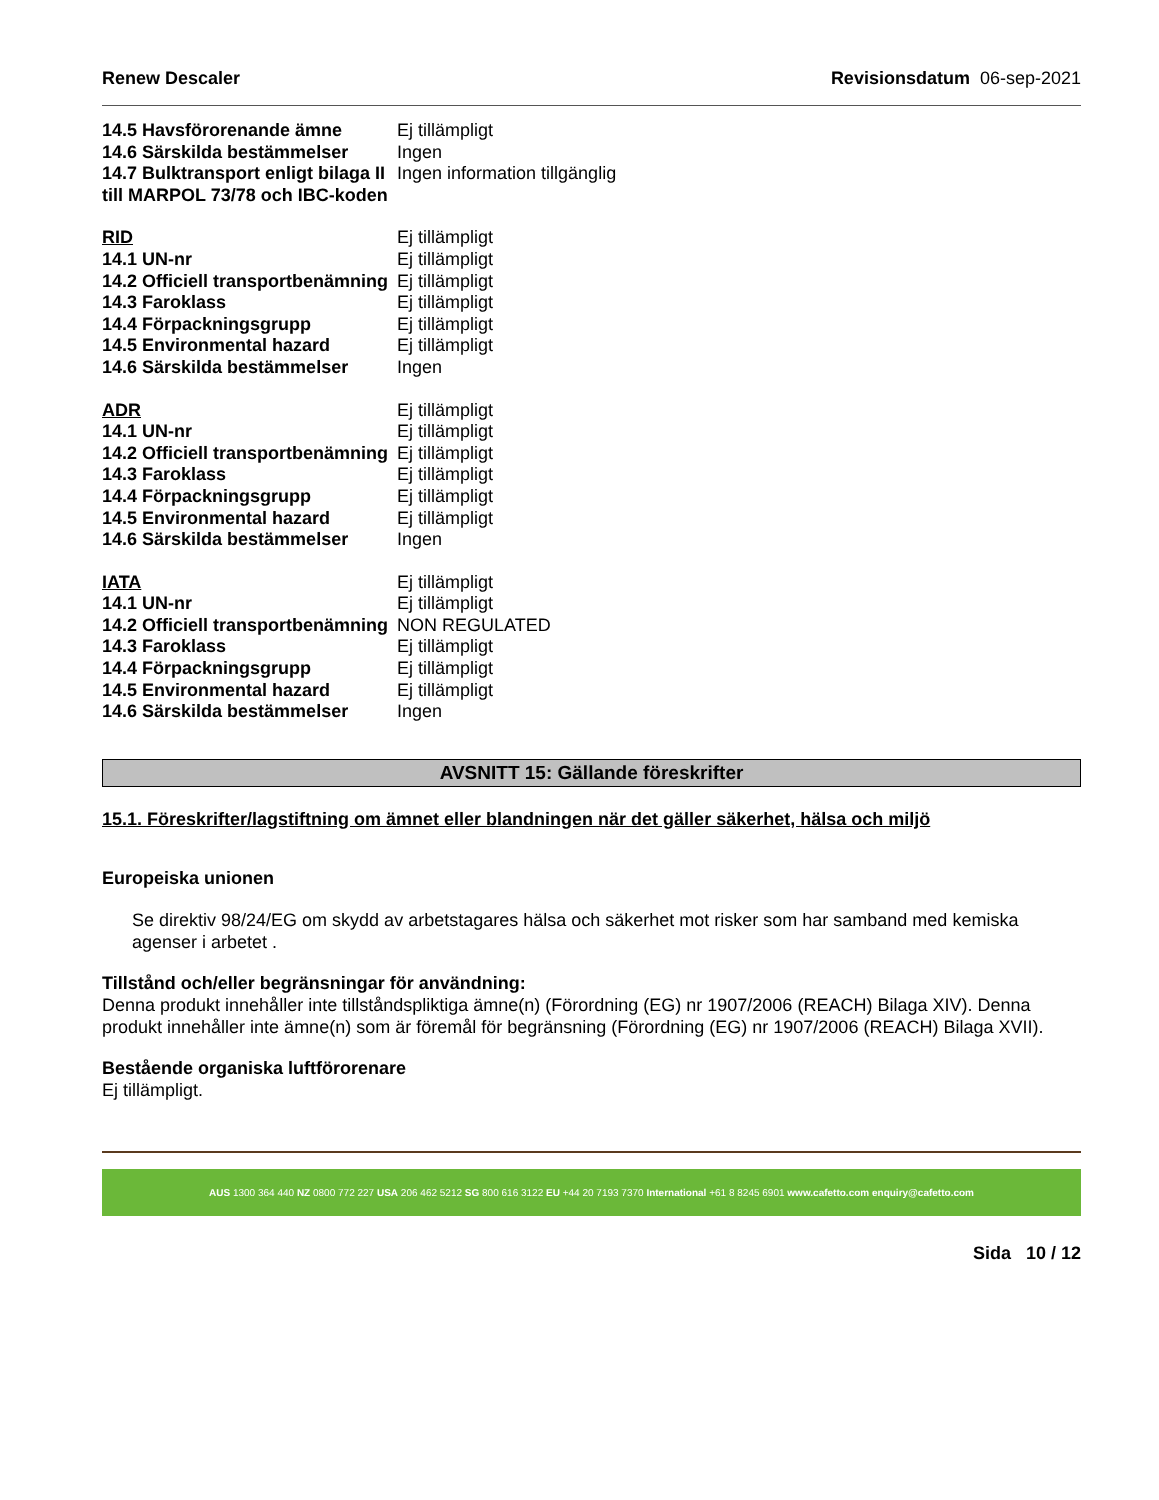Renew Descaler Revisionsdatum 06-sep-2021
| 14.5 Havsförorenande ämne | Ej tillämpligt |
| 14.6 Särskilda bestämmelser | Ingen |
| 14.7 Bulktransport enligt bilaga II till MARPOL 73/78 och IBC-koden | Ingen information tillgänglig |
| RID | Ej tillämpligt |
| 14.1 UN-nr | Ej tillämpligt |
| 14.2 Officiell transportbenämning | Ej tillämpligt |
| 14.3 Faroklass | Ej tillämpligt |
| 14.4 Förpackningsgrupp | Ej tillämpligt |
| 14.5 Environmental hazard | Ej tillämpligt |
| 14.6 Särskilda bestämmelser | Ingen |
| ADR | Ej tillämpligt |
| 14.1 UN-nr | Ej tillämpligt |
| 14.2 Officiell transportbenämning | Ej tillämpligt |
| 14.3 Faroklass | Ej tillämpligt |
| 14.4 Förpackningsgrupp | Ej tillämpligt |
| 14.5 Environmental hazard | Ej tillämpligt |
| 14.6 Särskilda bestämmelser | Ingen |
| IATA | Ej tillämpligt |
| 14.1 UN-nr | Ej tillämpligt |
| 14.2 Officiell transportbenämning | NON REGULATED |
| 14.3 Faroklass | Ej tillämpligt |
| 14.4 Förpackningsgrupp | Ej tillämpligt |
| 14.5 Environmental hazard | Ej tillämpligt |
| 14.6 Särskilda bestämmelser | Ingen |
AVSNITT 15: Gällande föreskrifter
15.1. Föreskrifter/lagstiftning om ämnet eller blandningen när det gäller säkerhet, hälsa och miljö
Europeiska unionen
Se direktiv 98/24/EG om skydd av arbetstagares hälsa och säkerhet mot risker som har samband med kemiska agenser i arbetet .
Tillstånd och/eller begränsningar för användning:
Denna produkt innehåller inte tillståndspliktiga ämne(n) (Förordning (EG) nr 1907/2006 (REACH) Bilaga XIV). Denna produkt innehåller inte ämne(n) som är föremål för begränsning (Förordning (EG) nr 1907/2006 (REACH) Bilaga XVII).
Bestående organiska luftförorenare
Ej tillämpligt.
AUS 1300 364 440 NZ 0800 772 227 USA 206 462 5212 SG 800 616 3122 EU +44 20 7193 7370 International +61 8 8245 6901 www.cafetto.com enquiry@cafetto.com
Sida 10 / 12